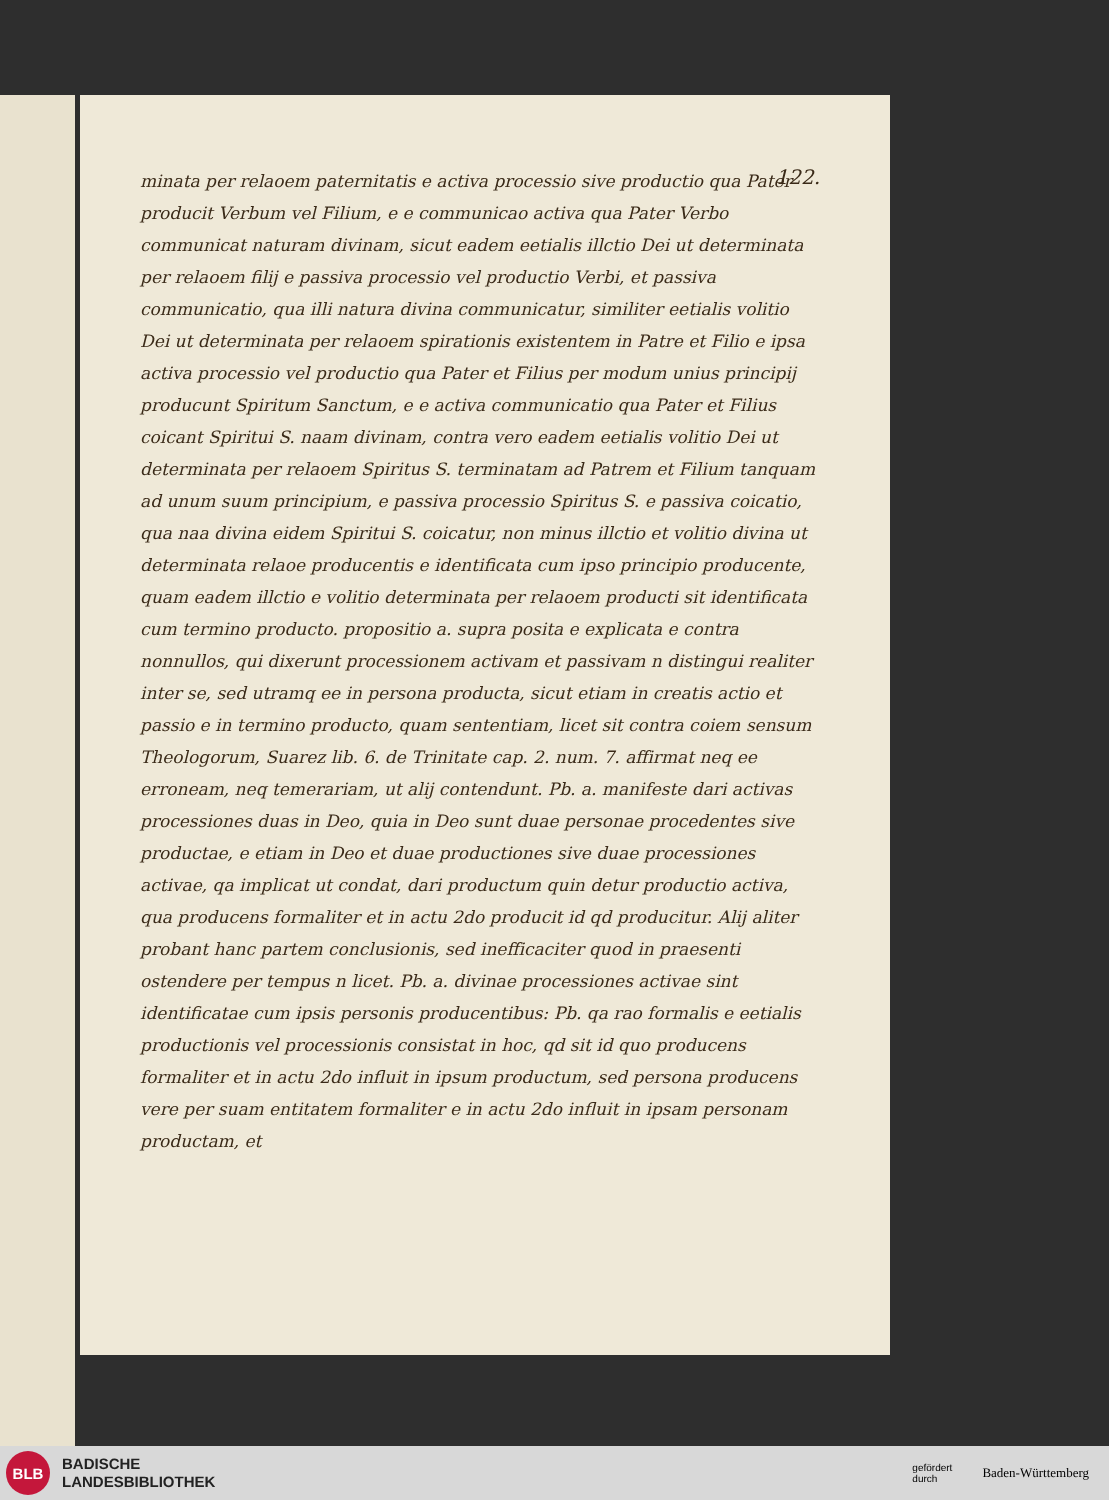122.
minata per relaoem paternitatis e activa processio sive productio qua Pater producit Verbum vel Filium, e e communicao activa qua Pater Verbo communicat naturam divinam, sicut eadem eetialis illctio Dei ut determinata per relaoem filij e passiva processio vel productio Verbi, et passiva communicatio, qua illi natura divina communicatur, similiter eetialis volitio Dei ut determinata per relaoem spirationis existentem in Patre et Filio e ipsa activa processio vel productio qua Pater et Filius per modum unius principij producunt Spiritum Sanctum, e e activa communicatio qua Pater et Filius coicant Spiritui S. naam divinam, contra vero eadem eetialis volitio Dei ut determinata per relaoem Spiritus S. terminatam ad Patrem et Filium tanquam ad unum suum principium, e passiva processio Spiritus S. e passiva coicatio, qua naa divina eidem Spiritui S. coicatur, non minus illctio et volitio divina ut determinata relaoe producentis e identificata cum ipso principio producente, quam eadem illctio e volitio determinata per relaoem producti sit identificata cum termino producto. propositio a. supra posita e explicata e contra nonnullos, qui dixerunt processionem activam et passivam n distingui realiter inter se, sed utramq ee in persona producta, sicut etiam in creatis actio et passio e in termino producto, quam sententiam, licet sit contra coiem sensum Theologorum, Suarez lib. 6. de Trinitate cap. 2. num. 7. affirmat neq ee erroneam, neq temerariam, ut alij contendunt. Pb. a. manifeste dari activas processiones duas in Deo, quia in Deo sunt duae personae procedentes sive productae, e etiam in Deo et duae productiones sive duae processiones activae, qa implicat ut condat, dari productum quin detur productio activa, qua producens formaliter et in actu 2do producit id qd producitur. Alij aliter probant hanc partem conclusionis, sed inefficaciter quod in praesenti ostendere per tempus n licet. Pb. a. divinae processiones activae sint identificatae cum ipsis personis producentibus: Pb. qa rao formalis e eetialis productionis vel processionis consistat in hoc, qd sit id quo producens formaliter et in actu 2do influit in ipsum productum, sed persona producens vere per suam entitatem formaliter e in actu 2do influit in ipsam personam productam, et
BLB
BADISCHE
LANDESBIBLIOTHEK
gefördert
durch
Baden-Württemberg